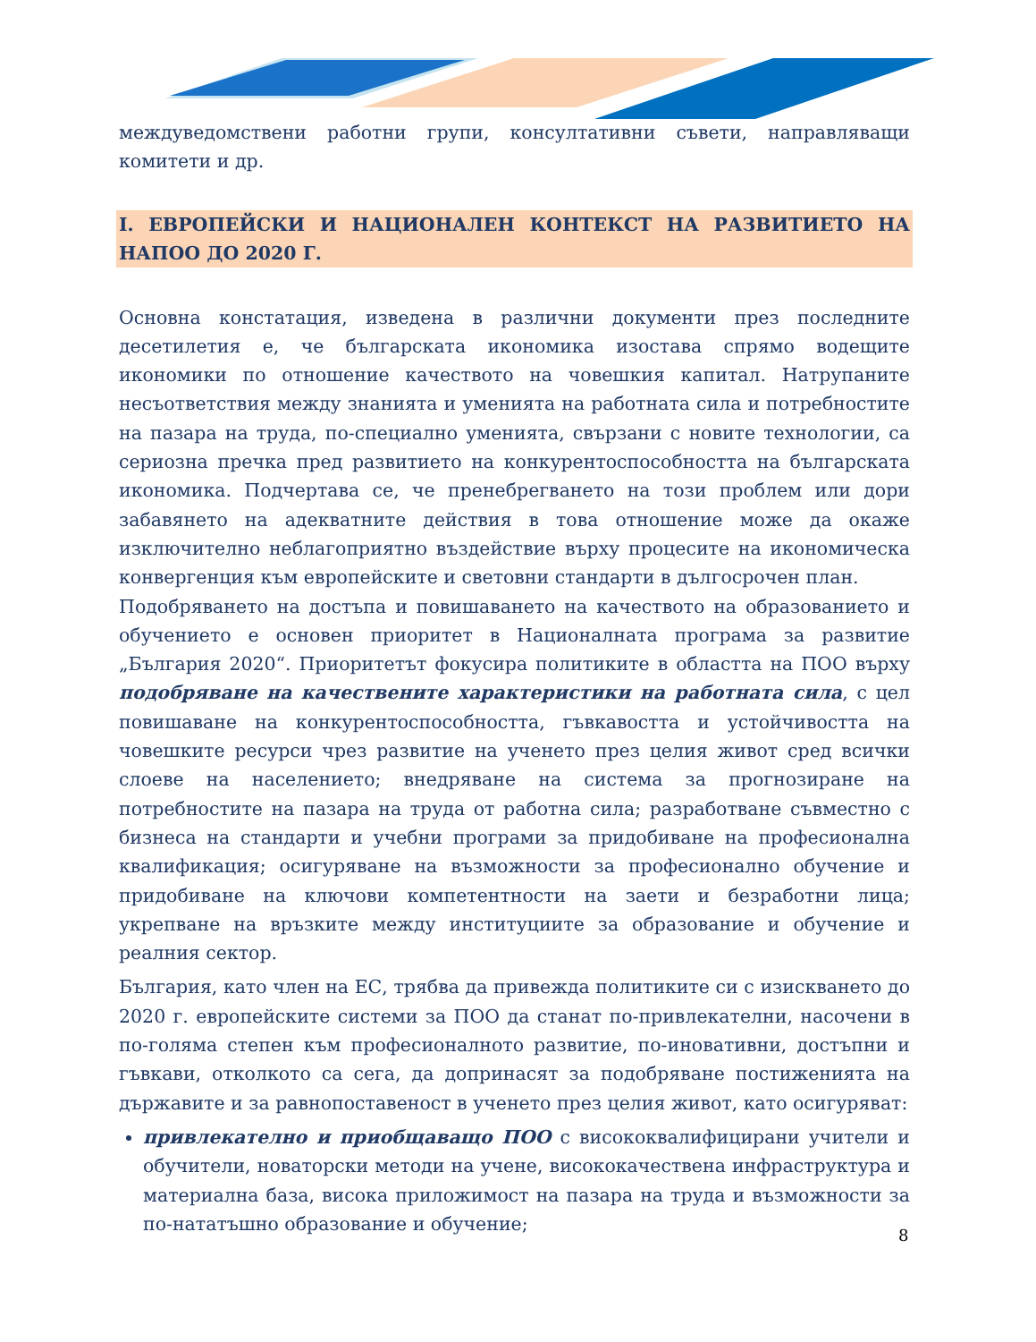междуведомствени работни групи, консултативни съвети, направляващи комитети и др.
I. ЕВРОПЕЙСКИ И НАЦИОНАЛЕН КОНТЕКСТ НА РАЗВИТИЕТО НА НАПОО ДО 2020 Г.
Основна констатация, изведена в различни документи през последните десетилетия е, че българската икономика изостава спрямо водещите икономики по отношение качеството на човешкия капитал. Натрупаните несъответствия между знанията и уменията на работната сила и потребностите на пазара на труда, по-специално уменията, свързани с новите технологии, са сериозна пречка пред развитието на конкурентоспособността на българската икономика. Подчертава се, че пренебрегването на този проблем или дори забавянето на адекватните действия в това отношение може да окаже изключително неблагоприятно въздействие върху процесите на икономическа конвергенция към европейските и световни стандарти в дългосрочен план.
Подобряването на достъпа и повишаването на качеството на образованието и обучението е основен приоритет в Националната програма за развитие „България 2020“. Приоритетът фокусира политиките в областта на ПОО върху подобряване на качествените характеристики на работната сила, с цел повишаване на конкурентоспособността, гъвкавостта и устойчивостта на човешките ресурси чрез развитие на ученето през целия живот сред всички слоеве на населението; внедряване на система за прогнозиране на потребностите на пазара на труда от работна сила; разработване съвместно с бизнеса на стандарти и учебни програми за придобиване на професионална квалификация; осигуряване на възможности за професионално обучение и придобиване на ключови компетентности на заети и безработни лица; укрепване на връзките между институциите за образование и обучение и реалния сектор.
България, като член на ЕС, трябва да привежда политиките си с изискването до 2020 г. европейските системи за ПОО да станат по-привлекателни, насочени в по-голяма степен към професионалното развитие, по-иновативни, достъпни и гъвкави, отколкото са сега, да допринасят за подобряване постиженията на държавите и за равнопоставеност в ученето през целия живот, като осигуряват:
привлекателно и приобщаващо ПОО с висококвалифицирани учители и обучители, новаторски методи на учене, висококачествена инфраструктура и материална база, висока приложимост на пазара на труда и възможности за по-нататъшно образование и обучение;
8